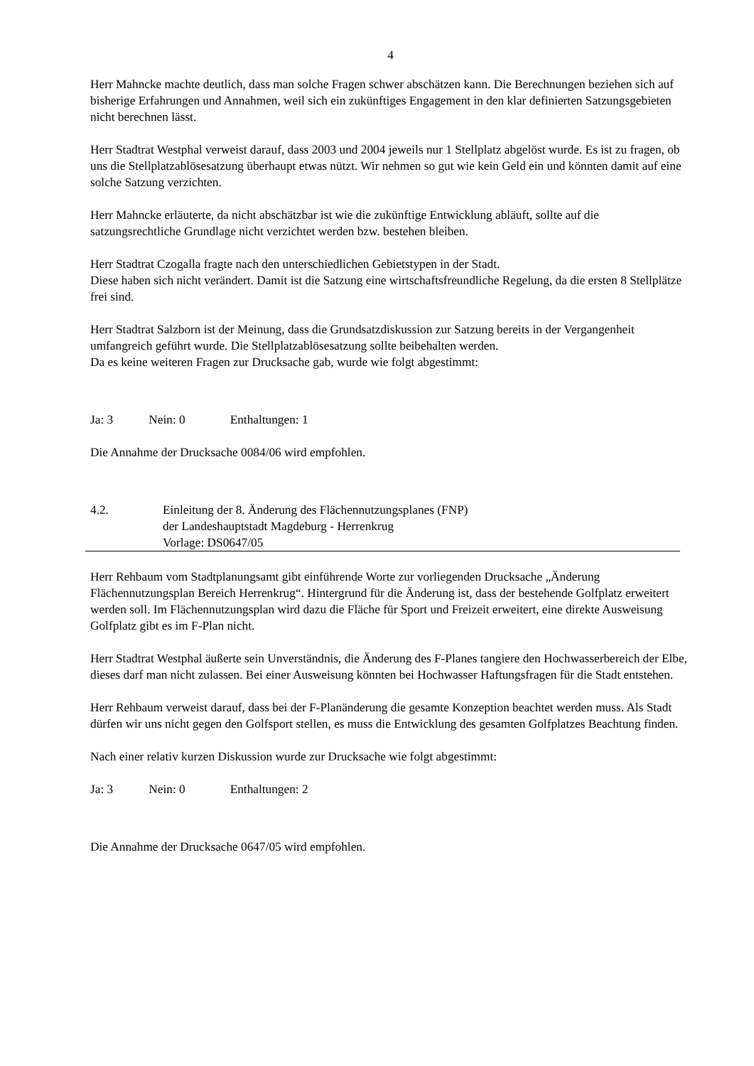4
Herr Mahncke machte deutlich, dass man solche Fragen schwer abschätzen kann. Die Berechnungen beziehen sich auf bisherige Erfahrungen und Annahmen, weil sich ein zukünftiges Engagement in den klar definierten Satzungsgebieten nicht berechnen lässt.
Herr Stadtrat Westphal verweist darauf, dass 2003 und 2004 jeweils nur 1 Stellplatz abgelöst wurde. Es ist zu fragen, ob uns die Stellplatzablösesatzung überhaupt etwas nützt. Wir nehmen so gut wie kein Geld ein und könnten damit auf eine solche Satzung verzichten.
Herr Mahncke erläuterte, da nicht abschätzbar ist wie die zukünftige Entwicklung abläuft, sollte auf die satzungsrechtliche Grundlage nicht verzichtet werden bzw. bestehen bleiben.
Herr Stadtrat Czogalla fragte nach den unterschiedlichen Gebietstypen in der Stadt.
Diese haben sich nicht verändert. Damit ist die Satzung eine wirtschaftsfreundliche Regelung, da die ersten 8 Stellplätze frei sind.
Herr Stadtrat Salzborn ist der Meinung, dass die Grundsatzdiskussion zur Satzung bereits in der Vergangenheit umfangreich geführt wurde. Die Stellplatzablösesatzung sollte beibehalten werden.
Da es keine weiteren Fragen zur Drucksache gab, wurde wie folgt abgestimmt:
Ja: 3 Nein: 0 Enthaltungen: 1
Die Annahme der Drucksache 0084/06 wird empfohlen.
4.2. Einleitung der 8. Änderung des Flächennutzungsplanes (FNP)
der Landeshauptstadt Magdeburg - Herrenkrug
Vorlage: DS0647/05
Herr Rehbaum vom Stadtplanungsamt gibt einführende Worte zur vorliegenden Drucksache „Änderung Flächennutzungsplan Bereich Herrenkrug“. Hintergrund für die Änderung ist, dass der bestehende Golfplatz erweitert werden soll. Im Flächennutzungsplan wird dazu die Fläche für Sport und Freizeit erweitert, eine direkte Ausweisung Golfplatz gibt es im F-Plan nicht.
Herr Stadtrat Westphal äußerte sein Unverständnis, die Änderung des F-Planes tangiere den Hochwasserbereich der Elbe, dieses darf man nicht zulassen. Bei einer Ausweisung könnten bei Hochwasser Haftungsfragen für die Stadt entstehen.
Herr Rehbaum verweist darauf, dass bei der F-Planänderung die gesamte Konzeption beachtet werden muss. Als Stadt dürfen wir uns nicht gegen den Golfsport stellen, es muss die Entwicklung des gesamten Golfplatzes Beachtung finden.
Nach einer relativ kurzen Diskussion wurde zur Drucksache wie folgt abgestimmt:
Ja: 3 Nein: 0 Enthaltungen: 2
Die Annahme der Drucksache 0647/05 wird empfohlen.